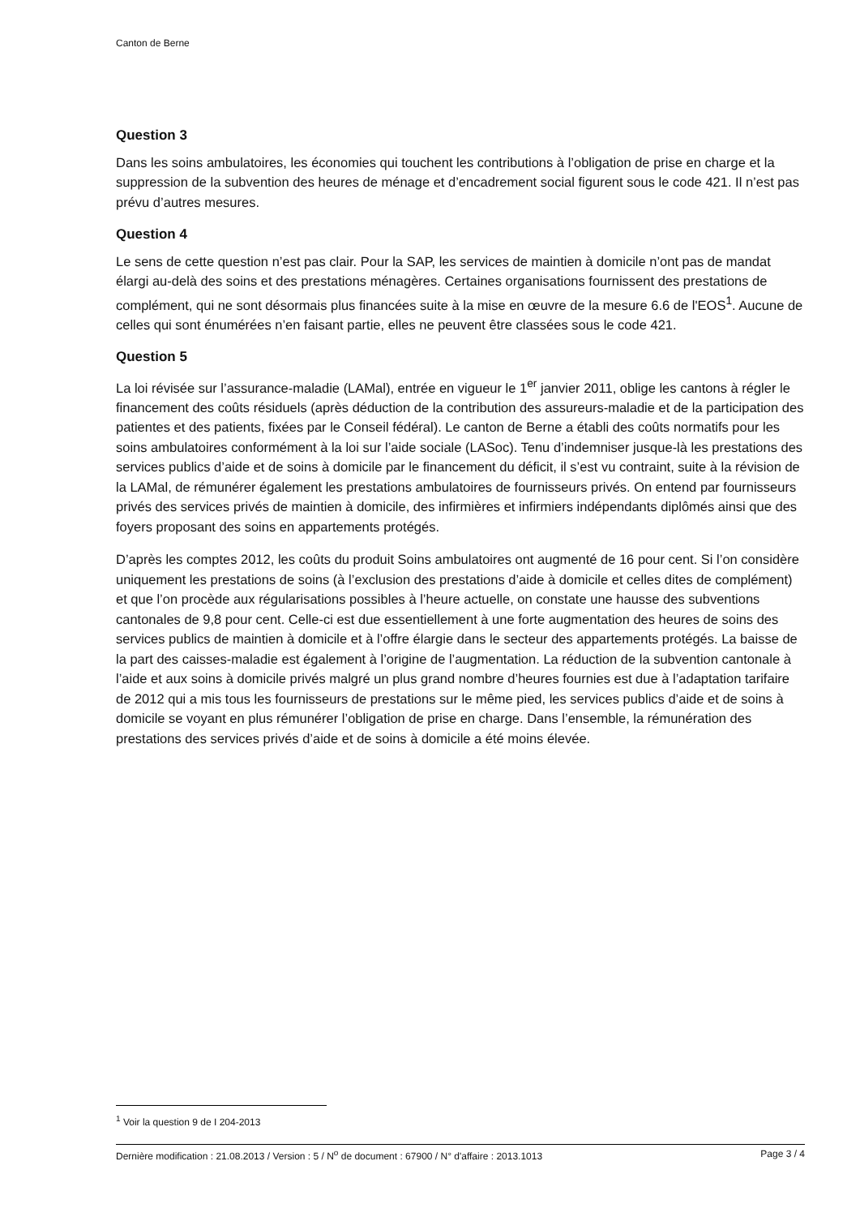Canton de Berne
Question 3
Dans les soins ambulatoires, les économies qui touchent les contributions à l’obligation de prise en charge et la suppression de la subvention des heures de ménage et d’encadrement social figurent sous le code 421. Il n’est pas prévu d’autres mesures.
Question 4
Le sens de cette question n’est pas clair. Pour la SAP, les services de maintien à domicile n’ont pas de mandat élargi au-delà des soins et des prestations ménagères. Certaines organisations fournissent des prestations de complément, qui ne sont désormais plus financées suite à la mise en œuvre de la mesure 6.6 de l'EOS<sup>1</sup>. Aucune de celles qui sont énumérées n’en faisant partie, elles ne peuvent être classées sous le code 421.
Question 5
La loi révisée sur l’assurance-maladie (LAMal), entrée en vigueur le 1<sup>er</sup> janvier 2011, oblige les cantons à régler le financement des coûts résiduels (après déduction de la contribution des assureurs-maladie et de la participation des patientes et des patients, fixées par le Conseil fédéral). Le canton de Berne a établi des coûts normatifs pour les soins ambulatoires conformément à la loi sur l’aide sociale (LASoc). Tenu d’indemniser jusque-là les prestations des services publics d’aide et de soins à domicile par le financement du déficit, il s’est vu contraint, suite à la révision de la LAMal, de rémunérer également les prestations ambulatoires de fournisseurs privés. On entend par fournisseurs privés des services privés de maintien à domicile, des infirmières et infirmiers indépendants diplômés ainsi que des foyers proposant des soins en appartements protégés.
D’après les comptes 2012, les coûts du produit Soins ambulatoires ont augmenté de 16 pour cent. Si l’on considère uniquement les prestations de soins (à l’exclusion des prestations d’aide à domicile et celles dites de complément) et que l’on procède aux régularisations possibles à l’heure actuelle, on constate une hausse des subventions cantonales de 9,8 pour cent. Celle-ci est due essentiellement à une forte augmentation des heures de soins des services publics de maintien à domicile et à l’offre élargie dans le secteur des appartements protégés. La baisse de la part des caisses-maladie est également à l’origine de l’augmentation. La réduction de la subvention cantonale à l’aide et aux soins à domicile privés malgré un plus grand nombre d’heures fournies est due à l’adaptation tarifaire de 2012 qui a mis tous les fournisseurs de prestations sur le même pied, les services publics d’aide et de soins à domicile se voyant en plus rémunérer l’obligation de prise en charge. Dans l’ensemble, la rémunération des prestations des services privés d’aide et de soins à domicile a été moins élevée.
<sup>1</sup> Voir la question 9 de I 204-2013
Dernière modification : 21.08.2013 / Version : 5 / N<sup>o</sup> de document : 67900 / N° d'affaire : 2013.1013 Page 3 / 4